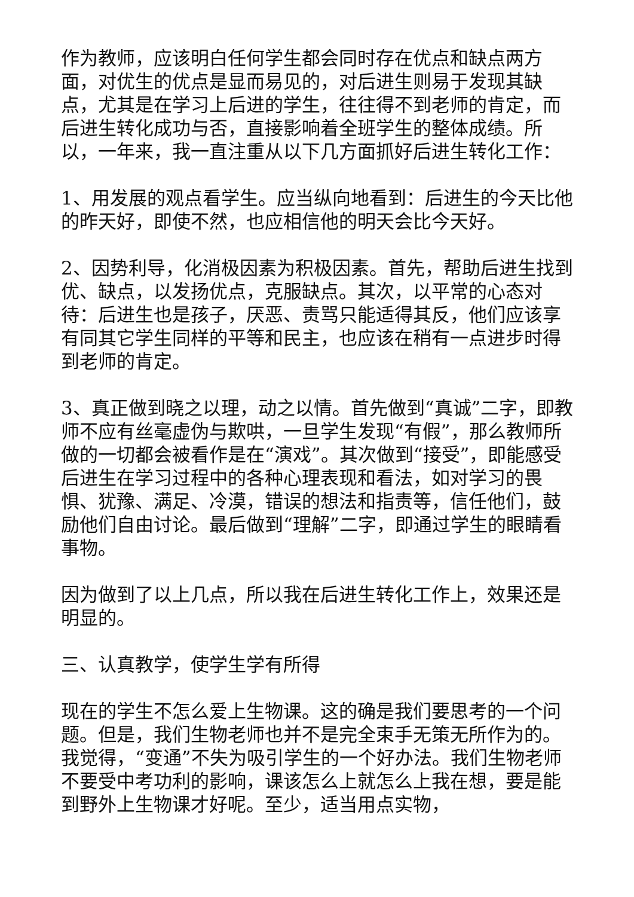作为教师，应该明白任何学生都会同时存在优点和缺点两方面，对优生的优点是显而易见的，对后进生则易于发现其缺点，尤其是在学习上后进的学生，往往得不到老师的肯定，而后进生转化成功与否，直接影响着全班学生的整体成绩。所以，一年来，我一直注重从以下几方面抓好后进生转化工作：
1、用发展的观点看学生。应当纵向地看到：后进生的今天比他的昨天好，即使不然，也应相信他的明天会比今天好。
2、因势利导，化消极因素为积极因素。首先，帮助后进生找到优、缺点，以发扬优点，克服缺点。其次，以平常的心态对待：后进生也是孩子，厌恶、责骂只能适得其反，他们应该享有同其它学生同样的平等和民主，也应该在稍有一点进步时得到老师的肯定。
3、真正做到晓之以理，动之以情。首先做到“真诚”二字，即教师不应有丝毫虚伪与欺哄，一旦学生发现“有假”，那么教师所做的一切都会被看作是在“演戏”。其次做到“接受”，即能感受后进生在学习过程中的各种心理表现和看法，如对学习的畏惧、犹豫、满足、冷漠，错误的想法和指责等，信任他们，鼓励他们自由讨论。最后做到“理解”二字，即通过学生的眼睛看事物。
因为做到了以上几点，所以我在后进生转化工作上，效果还是明显的。
三、认真教学，使学生学有所得
现在的学生不怎么爱上生物课。这的确是我们要思考的一个问题。但是，我们生物老师也并不是完全束手无策无所作为的。我觉得，“变通”不失为吸引学生的一个好办法。我们生物老师不要受中考功利的影响，课该怎么上就怎么上我在想，要是能到野外上生物课才好呢。至少，适当用点实物，